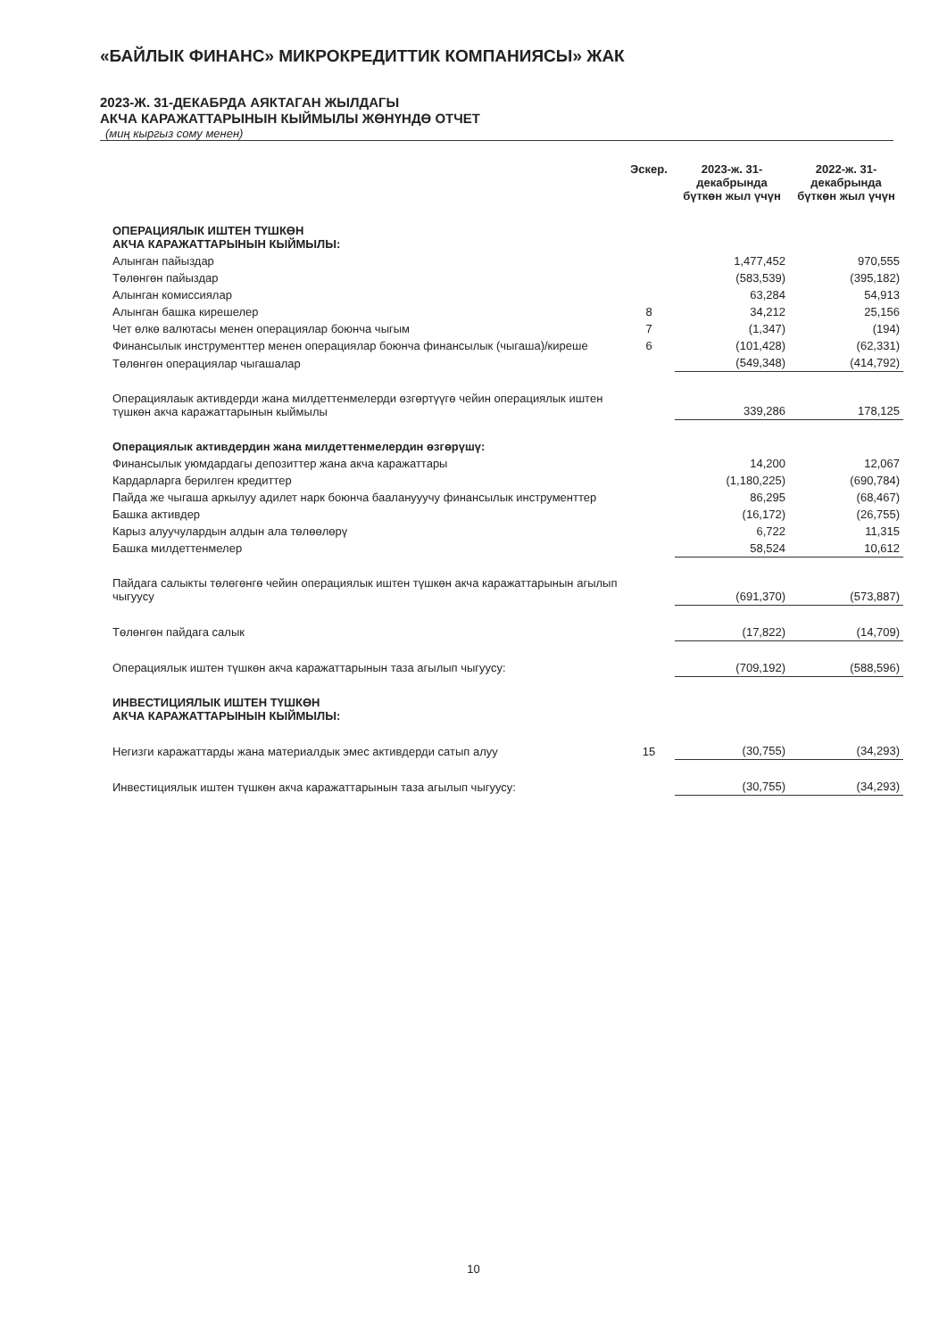«БАЙЛЫК ФИНАНС» МИКРОКРЕДИТТИК КОМПАНИЯСЫ» ЖАК
2023-Ж. 31-ДЕКАБРДА АЯКТАГАН ЖЫЛДАГЫ
АКЧА КАРАЖАТТАРЫНЫН КЫЙМЫЛЫ ЖӨНҮНДӨ ОТЧЕТ
(миң кыргыз сому менен)
| | Эскер. | 2023-ж. 31-декабрында бүткөн жыл үчүн | 2022-ж. 31-декабрында бүткөн жыл үчүн |
| --- | --- | --- | --- |
| ОПЕРАЦИЯЛЫК ИШТЕН ТҮШКӨН АКЧА КАРАЖАТТАРЫНЫН КЫЙМЫЛЫ: | | | |
| Алынган пайыздар | | 1,477,452 | 970,555 |
| Төлөнгөн пайыздар | | (583,539) | (395,182) |
| Алынган комиссиялар | | 63,284 | 54,913 |
| Алынган башка кирешелер | 8 | 34,212 | 25,156 |
| Чет өлкө валютасы менен операциялар боюнча чыгым | 7 | (1,347) | (194) |
| Финансылык инструменттер менен операциялар боюнча финансылык (чыгаша)/киреше | 6 | (101,428) | (62,331) |
| Төлөнгөн операциялар чыгашалар | | (549,348) | (414,792) |
| Операциялаык активдерди жана милдеттенмелерди өзгөртүүгө чейин операциялык иштен түшкөн акча каражаттарынын кыймылы | | 339,286 | 178,125 |
| Операциялык активдердин жана милдеттенмелердин өзгөрүшү: | | | |
| Финансылык уюмдардагы депозиттер жана акча каражаттары | | 14,200 | 12,067 |
| Кардарларга берилген кредиттер | | (1,180,225) | (690,784) |
| Пайда же чыгаша аркылуу адилет нарк боюнча бааланууучу финансылык инструменттер | | 86,295 | (68,467) |
| Башка активдер | | (16,172) | (26,755) |
| Карыз алуучулардын алдын ала төлөөлөрү | | 6,722 | 11,315 |
| Башка милдеттенмелер | | 58,524 | 10,612 |
| Пайдага салыкты төлөгөнгө чейин операциялык иштен түшкөн акча каражаттарынын агылып чыгуусу | | (691,370) | (573,887) |
| Төлөнгөн пайдага салык | | (17,822) | (14,709) |
| Операциялык иштен түшкөн акча каражаттарынын таза агылып чыгуусу: | | (709,192) | (588,596) |
| ИНВЕСТИЦИЯЛЫК ИШТЕН ТҮШКӨН АКЧА КАРАЖАТТАРЫНЫН КЫЙМЫЛЫ: | | | |
| Негизги каражаттарды жана материалдык эмес активдерди сатып алуу | 15 | (30,755) | (34,293) |
| Инвестициялык иштен түшкөн акча каражаттарынын таза агылып чыгуусу: | | (30,755) | (34,293) |
10